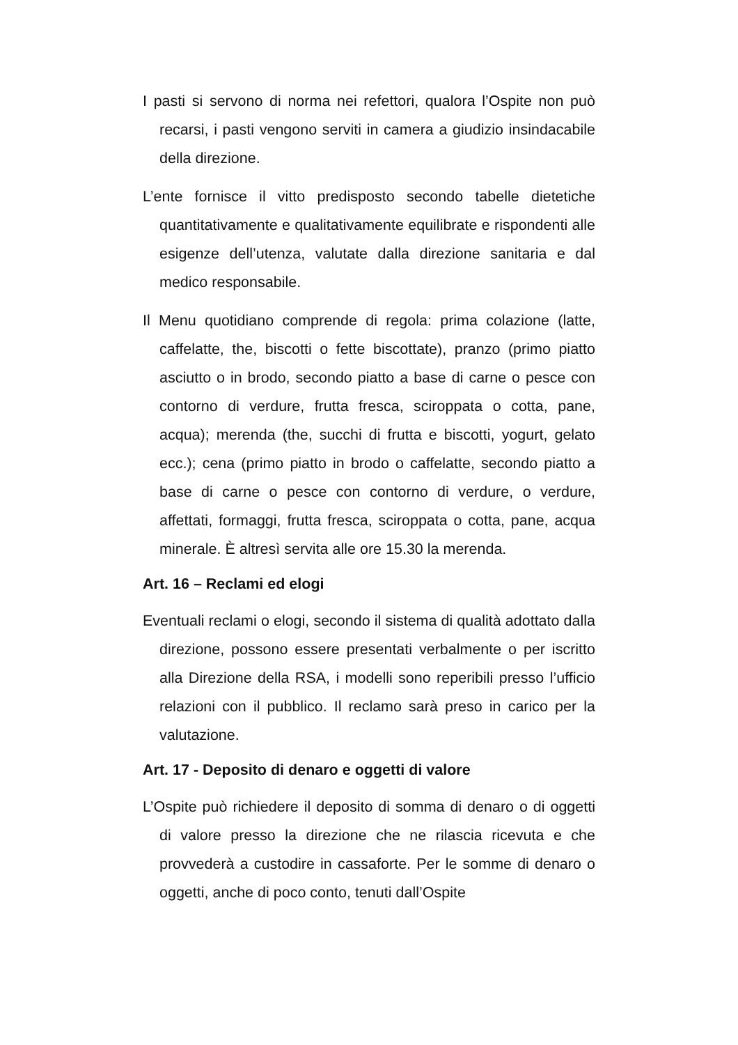I pasti si servono di norma nei refettori, qualora l’Ospite non può recarsi, i pasti vengono serviti in camera a giudizio insindacabile della direzione.
L’ente fornisce il vitto predisposto secondo tabelle dietetiche quantitativamente e qualitativamente equilibrate e rispondenti alle esigenze dell’utenza, valutate dalla direzione sanitaria e dal medico responsabile.
Il Menu quotidiano comprende di regola: prima colazione (latte, caffelatte, the, biscotti o fette biscottate), pranzo (primo piatto asciutto o in brodo, secondo piatto a base di carne o pesce con contorno di verdure, frutta fresca, sciroppata o cotta, pane, acqua); merenda (the, succhi di frutta e biscotti, yogurt, gelato ecc.); cena (primo piatto in brodo o caffelatte, secondo piatto a base di carne o pesce con contorno di verdure, o verdure, affettati, formaggi, frutta fresca, sciroppata o cotta, pane, acqua minerale. È altresì servita alle ore 15.30 la merenda.
Art. 16 – Reclami ed elogi
Eventuali reclami o elogi, secondo il sistema di qualità adottato dalla direzione, possono essere presentati verbalmente o per iscritto alla Direzione della RSA, i modelli sono reperibili presso l’ufficio relazioni con il pubblico. Il reclamo sarà preso in carico per la valutazione.
Art. 17 - Deposito di denaro e oggetti di valore
L’Ospite può richiedere il deposito di somma di denaro o di oggetti di valore presso la direzione che ne rilascia ricevuta e che provvederà a custodire in cassaforte. Per le somme di denaro o oggetti, anche di poco conto, tenuti dall’Ospite